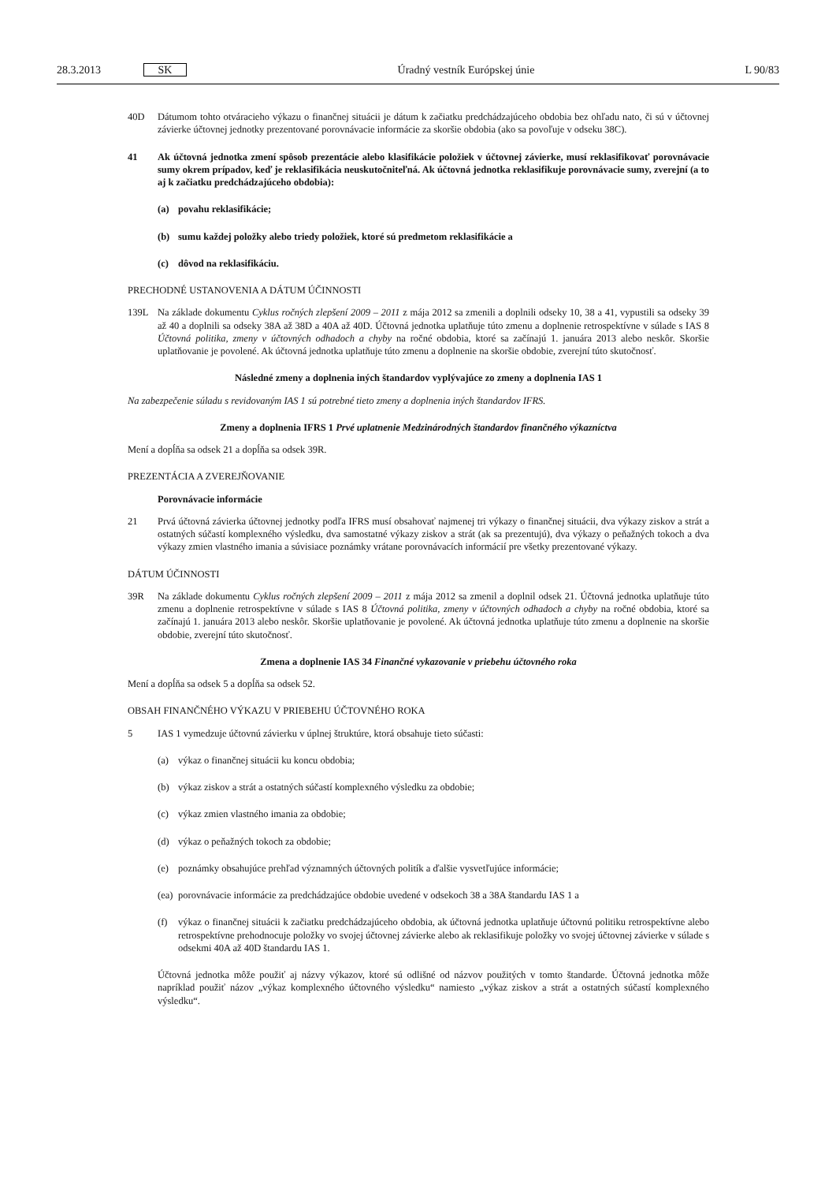28.3.2013 SK Úradný vestník Európskej únie L 90/83
40D Dátumom tohto otváracieho výkazu o finančnej situácii je dátum k začiatku predchádzajúceho obdobia bez ohľadu nato, či sú v účtovnej závierke účtovnej jednotky prezentované porovnávacie informácie za skoršie obdobia (ako sa povoľuje v odseku 38C).
41 Ak účtovná jednotka zmení spôsob prezentácie alebo klasifikácie položiek v účtovnej závierke, musí reklasifikovať porovnávacie sumy okrem prípadov, keď je reklasifikácia neuskutočniteľná. Ak účtovná jednotka reklasifikuje porovnávacie sumy, zverejní (a to aj k začiatku predchádzajúceho obdobia):
(a) povahu reklasifikácie;
(b) sumu každej položky alebo triedy položiek, ktoré sú predmetom reklasifikácie a
(c) dôvod na reklasifikáciu.
PRECHODNÉ USTANOVENIA A DÁTUM ÚČINNOSTI
139L Na základe dokumentu Cyklus ročných zlepšení 2009 – 2011 z mája 2012 sa zmenili a doplnili odseky 10, 38 a 41, vypustili sa odseky 39 až 40 a doplnili sa odseky 38A až 38D a 40A až 40D. Účtovná jednotka uplatňuje túto zmenu a doplnenie retrospektívne v súlade s IAS 8 Účtovná politika, zmeny v účtovných odhadoch a chyby na ročné obdobia, ktoré sa začínajú 1. januára 2013 alebo neskôr. Skoršie uplatňovanie je povolené. Ak účtovná jednotka uplatňuje túto zmenu a doplnenie na skoršie obdobie, zverejní túto skutočnosť.
Následné zmeny a doplnenia iných štandardov vyplývajúce zo zmeny a doplnenia IAS 1
Na zabezpečenie súladu s revidovaným IAS 1 sú potrebné tieto zmeny a doplnenia iných štandardov IFRS.
Zmeny a doplnenia IFRS 1 Prvé uplatnenie Medzinárodných štandardov finančného výkazníctva
Mení a dopĺňa sa odsek 21 a dopĺňa sa odsek 39R.
PREZENTÁCIA A ZVEREJŇOVANIE
Porovnávacie informácie
21 Prvá účtovná závierka účtovnej jednotky podľa IFRS musí obsahovať najmenej tri výkazy o finančnej situácii, dva výkazy ziskov a strát a ostatných súčastí komplexného výsledku, dva samostatné výkazy ziskov a strát (ak sa prezentujú), dva výkazy o peňažných tokoch a dva výkazy zmien vlastného imania a súvisiace poznámky vrátane porovnávacích informácií pre všetky prezentované výkazy.
DÁTUM ÚČINNOSTI
39R Na základe dokumentu Cyklus ročných zlepšení 2009 – 2011 z mája 2012 sa zmenil a doplnil odsek 21. Účtovná jednotka uplatňuje túto zmenu a doplnenie retrospektívne v súlade s IAS 8 Účtovná politika, zmeny v účtovných odhadoch a chyby na ročné obdobia, ktoré sa začínajú 1. januára 2013 alebo neskôr. Skoršie uplatňovanie je povolené. Ak účtovná jednotka uplatňuje túto zmenu a doplnenie na skoršie obdobie, zverejní túto skutočnosť.
Zmena a doplnenie IAS 34 Finančné vykazovanie v priebehu účtovného roka
Mení a dopĺňa sa odsek 5 a dopĺňa sa odsek 52.
OBSAH FINANČNÉHO VÝKAZU V PRIEBEHU ÚČTOVNÉHO ROKA
5 IAS 1 vymedzuje účtovnú závierku v úplnej štruktúre, ktorá obsahuje tieto súčasti:
(a) výkaz o finančnej situácii ku koncu obdobia;
(b) výkaz ziskov a strát a ostatných súčastí komplexného výsledku za obdobie;
(c) výkaz zmien vlastného imania za obdobie;
(d) výkaz o peňažných tokoch za obdobie;
(e) poznámky obsahujúce prehľad významných účtovných politík a ďalšie vysvetľujúce informácie;
(ea)
porovnávacie informácie za predchádzajúce obdobie uvedené v odsekoch 38 a 38A štandardu IAS 1 a
(f) výkaz o finančnej situácii k začiatku predchádzajúceho obdobia, ak účtovná jednotka uplatňuje účtovnú politiku retrospektívne alebo retrospektívne prehodnocuje položky vo svojej účtovnej závierke alebo ak reklasifikuje položky vo svojej účtovnej závierke v súlade s odsekmi 40A až 40D štandardu IAS 1.
Účtovná jednotka môže použiť aj názvy výkazov, ktoré sú odlišné od názvov použitých v tomto štandarde. Účtovná jednotka môže napríklad použiť názov „výkaz komplexného účtovného výsledku“ namiesto „výkaz ziskov a strát a ostatných súčastí komplexného výsledku“.